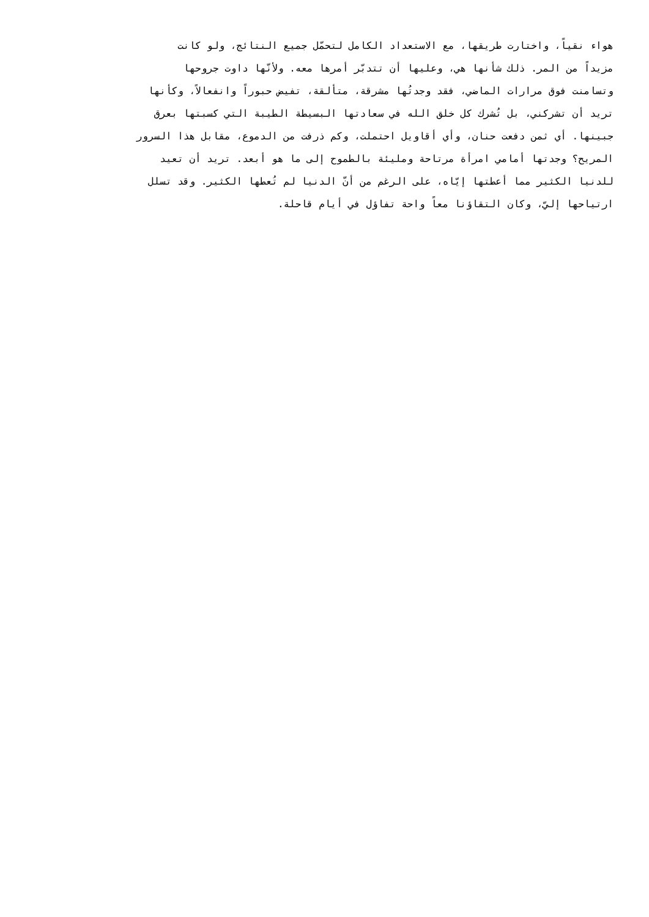هواء نقياً، واختارت طريقها، مع الاستعداد الكامل لتحمّل جميع النتائج، ولو كانت
مزيداً من المر. ذلك شأنها هي، وعليها أن تتدبّر أمرها معه. ولأنّها داوت جروحها
وتسامنت فوق مرارات الماضي، فقد وجدتُها مشرقة، متألقة، تفيض حبوراً وانفعالاً، وكأنها
تريد أن تشركني، بل تُشرك كل خلق الله في سعادتها البسيطة الطيبة التي كسبتها بعرق
جبينها. أي ثمن دفعت حنان، وأي أقاويل احتملت، وكم ذرفت من الدموع، مقابل هذا السرور
المريح؟ وجدتها أمامي امرأة مرتاحة ومليئة بالطموح إلى ما هو أبعد. تريد أن تعيد
للدنيا الكثير مما أعطتها إيّاه، على الرغم من أنّ الدنيا لم تُعطها الكثير. وقد تسلل
ارتياحها إليّ، وكان التقاؤنا معاً واحة تفاؤل في أيام قاحلة.